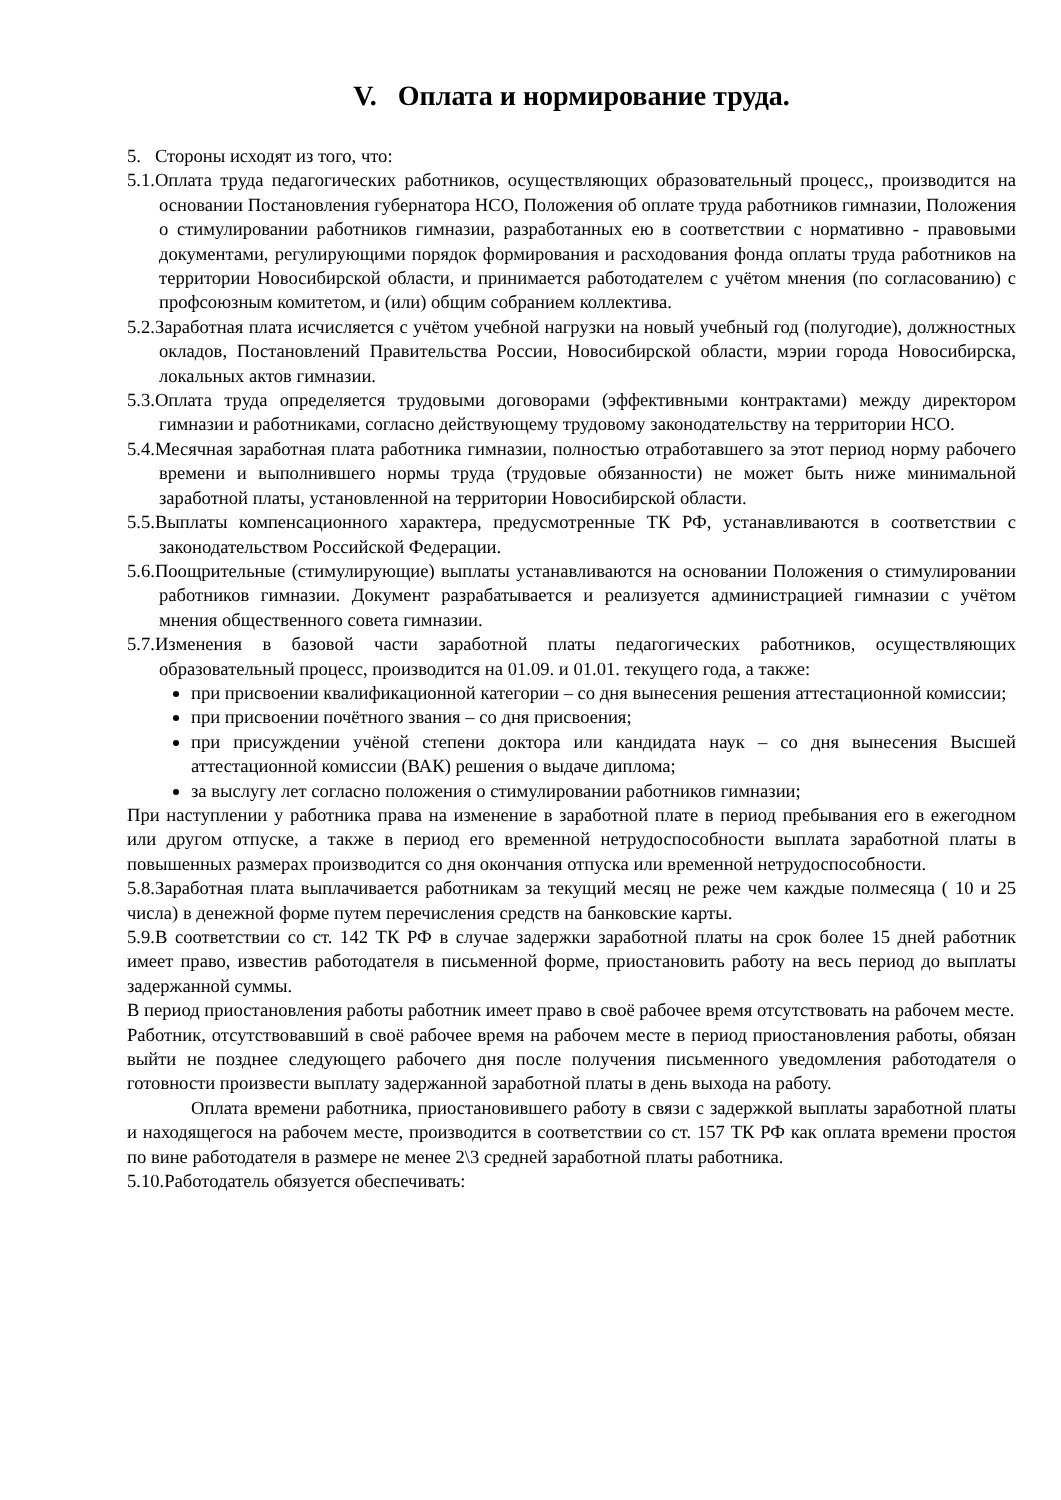V. Оплата и нормирование труда.
5. Стороны исходят из того, что:
5.1.Оплата труда педагогических работников, осуществляющих образовательный процесс,, производится на основании Постановления губернатора НСО, Положения об оплате труда работников гимназии, Положения о стимулировании работников гимназии, разработанных ею в соответствии с нормативно - правовыми документами, регулирующими порядок формирования и расходования фонда оплаты труда работников на территории Новосибирской области, и принимается работодателем с учётом мнения (по согласованию) с профсоюзным комитетом, и (или) общим собранием коллектива.
5.2.Заработная плата исчисляется с учётом учебной нагрузки на новый учебный год (полугодие), должностных окладов, Постановлений Правительства России, Новосибирской области, мэрии города Новосибирска, локальных актов гимназии.
5.3.Оплата труда определяется трудовыми договорами (эффективными контрактами) между директором гимназии и работниками, согласно действующему трудовому законодательству на территории НСО.
5.4.Месячная заработная плата работника гимназии, полностью отработавшего за этот период норму рабочего времени и выполнившего нормы труда (трудовые обязанности) не может быть ниже минимальной заработной платы, установленной на территории Новосибирской области.
5.5.Выплаты компенсационного характера, предусмотренные ТК РФ, устанавливаются в соответствии с законодательством Российской Федерации.
5.6.Поощрительные (стимулирующие) выплаты устанавливаются на основании Положения о стимулировании работников гимназии. Документ разрабатывается и реализуется администрацией гимназии с учётом мнения общественного совета гимназии.
5.7.Изменения в базовой части заработной платы педагогических работников, осуществляющих образовательный процесс, производится на 01.09. и 01.01. текущего года, а также:
при присвоении квалификационной категории – со дня вынесения решения аттестационной комиссии;
при присвоении почётного звания – со дня присвоения;
при присуждении учёной степени доктора или кандидата наук – со дня вынесения Высшей аттестационной комиссии (ВАК) решения о выдаче диплома;
за выслугу лет согласно положения о стимулировании работников гимназии;
При наступлении у работника права на изменение в заработной плате в период пребывания его в ежегодном или другом отпуске, а также в период его временной нетрудоспособности выплата заработной платы в повышенных размерах производится со дня окончания отпуска или временной нетрудоспособности.
5.8.Заработная плата выплачивается работникам за текущий месяц не реже чем каждые полмесяца ( 10 и 25 числа) в денежной форме путем перечисления средств на банковские карты.
5.9.В соответствии со ст. 142 ТК РФ в случае задержки заработной платы на срок более 15 дней работник имеет право, известив работодателя в письменной форме, приостановить работу на весь период до выплаты задержанной суммы.
В период приостановления работы работник имеет право в своё рабочее время отсутствовать на рабочем месте.
Работник, отсутствовавший в своё рабочее время на рабочем месте в период приостановления работы, обязан выйти не позднее следующего рабочего дня после получения письменного уведомления работодателя о готовности произвести выплату задержанной заработной платы в день выхода на работу.
Оплата времени работника, приостановившего работу в связи с задержкой выплаты заработной платы и находящегося на рабочем месте, производится в соответствии со ст. 157 ТК РФ как оплата времени простоя по вине работодателя в размере не менее 2\3 средней заработной платы работника.
5.10.Работодатель обязуется обеспечивать: